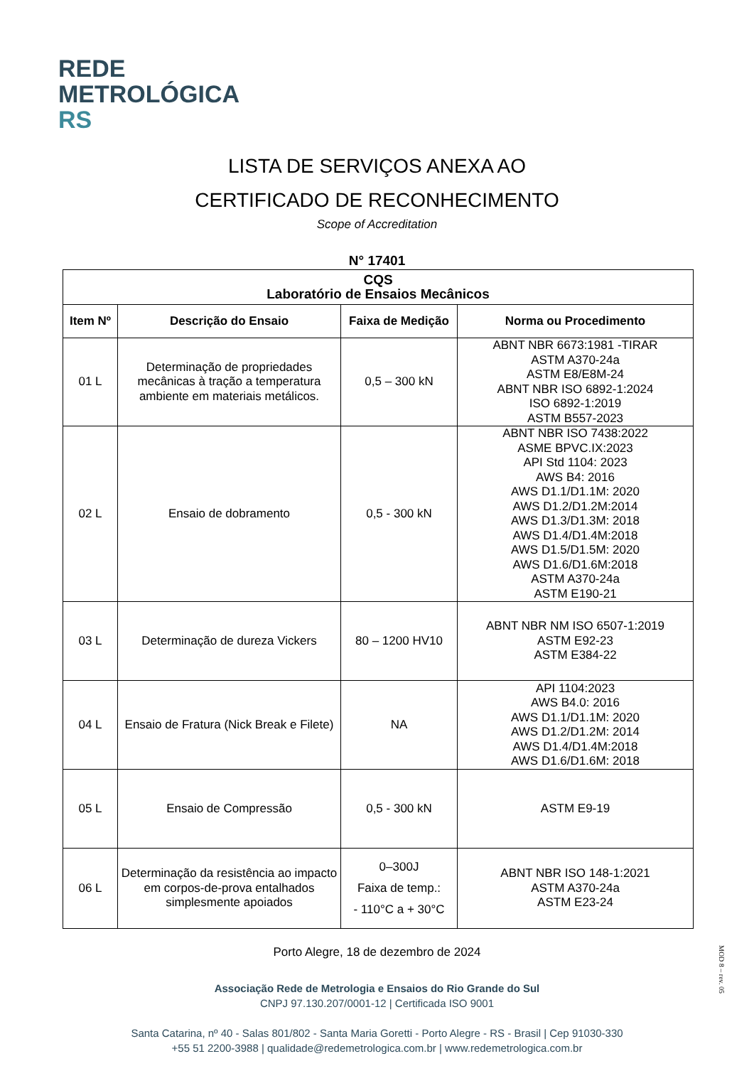REDE
METROLÓGICA
RS
LISTA DE SERVIÇOS ANEXA AO
CERTIFICADO DE RECONHECIMENTO
Scope of Accreditation
N° 17401
| CQS Laboratório de Ensaios Mecânicos | | | |
| --- | --- | --- | --- |
| Item Nº | Descrição do Ensaio | Faixa de Medição | Norma ou Procedimento |
| 01 L | Determinação de propriedades mecânicas à tração a temperatura ambiente em materiais metálicos. | 0,5 – 300 kN | ABNT NBR 6673:1981 -TIRAR ASTM A370-24a ASTM E8/E8M-24 ABNT NBR ISO 6892-1:2024 ISO 6892-1:2019 ASTM B557-2023 |
| 02 L | Ensaio de dobramento | 0,5 - 300 kN | ABNT NBR ISO 7438:2022 ASME BPVC.IX:2023 API Std 1104: 2023 AWS B4: 2016 AWS D1.1/D1.1M: 2020 AWS D1.2/D1.2M:2014 AWS D1.3/D1.3M: 2018 AWS D1.4/D1.4M:2018 AWS D1.5/D1.5M: 2020 AWS D1.6/D1.6M:2018 ASTM A370-24a ASTM E190-21 |
| 03 L | Determinação de dureza Vickers | 80 – 1200 HV10 | ABNT NBR NM ISO 6507-1:2019 ASTM E92-23 ASTM E384-22 |
| 04 L | Ensaio de Fratura (Nick Break e Filete) | NA | API 1104:2023 AWS B4.0: 2016 AWS D1.1/D1.1M: 2020 AWS D1.2/D1.2M: 2014 AWS D1.4/D1.4M:2018 AWS D1.6/D1.6M: 2018 |
| 05 L | Ensaio de Compressão | 0,5 - 300 kN | ASTM E9-19 |
| 06 L | Determinação da resistência ao impacto em corpos-de-prova entalhados simplesmente apoiados | 0–300J Faixa de temp.: - 110°C a + 30°C | ABNT NBR ISO 148-1:2021 ASTM A370-24a ASTM E23-24 |
Porto Alegre, 18 de dezembro de 2024
MOD 8 – rev. 05
Associação Rede de Metrologia e Ensaios do Rio Grande do Sul
CNPJ 97.130.207/0001-12 | Certificada ISO 9001
Santa Catarina, nº 40 - Salas 801/802 - Santa Maria Goretti - Porto Alegre - RS - Brasil | Cep 91030-330
+55 51 2200-3988 | qualidade@redemetrologica.com.br | www.redemetrologica.com.br